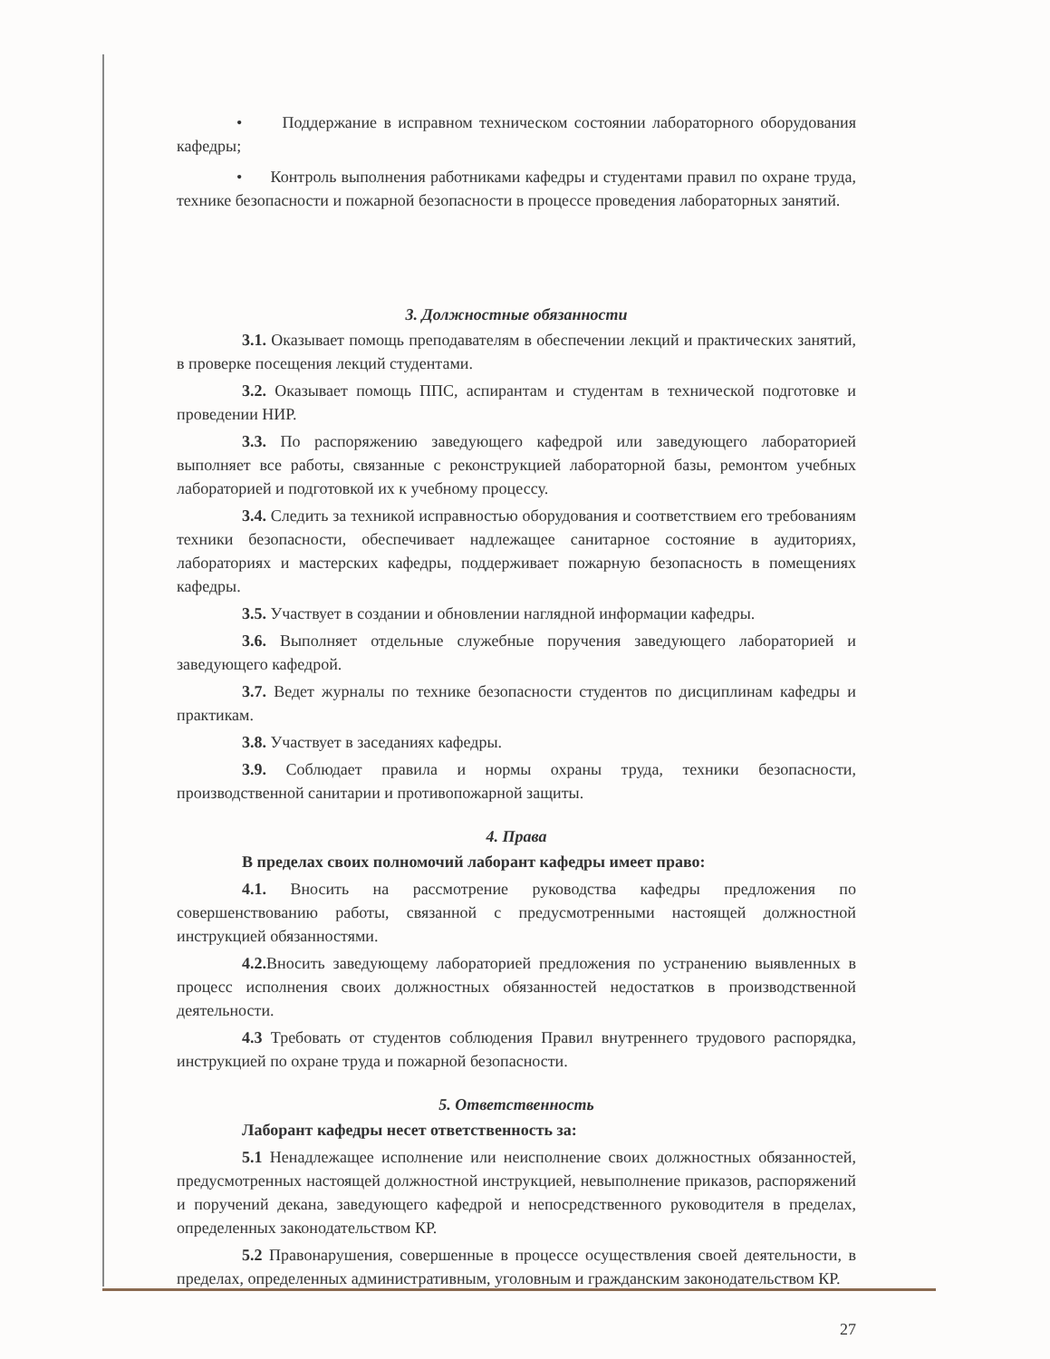• Поддержание в исправном техническом состоянии лабораторного оборудования кафедры;
• Контроль выполнения работниками кафедры и студентами правил по охране труда, технике безопасности и пожарной безопасности в процессе проведения лабораторных занятий.
3. Должностные обязанности
3.1. Оказывает помощь преподавателям в обеспечении лекций и практических занятий, в проверке посещения лекций студентами.
3.2. Оказывает помощь ППС, аспирантам и студентам в технической подготовке и проведении НИР.
3.3. По распоряжению заведующего кафедрой или заведующего лабораторией выполняет все работы, связанные с реконструкцией лабораторной базы, ремонтом учебных лабораторией и подготовкой их к учебному процессу.
3.4. Следить за техникой исправностью оборудования и соответствием его требованиям техники безопасности, обеспечивает надлежащее санитарное состояние в аудиториях, лабораториях и мастерских кафедры, поддерживает пожарную безопасность в помещениях кафедры.
3.5. Участвует в создании и обновлении наглядной информации кафедры.
3.6. Выполняет отдельные служебные поручения заведующего лабораторией и заведующего кафедрой.
3.7. Ведет журналы по технике безопасности студентов по дисциплинам кафедры и практикам.
3.8. Участвует в заседаниях кафедры.
3.9. Соблюдает правила и нормы охраны труда, техники безопасности, производственной санитарии и противопожарной защиты.
4. Права
В пределах своих полномочий лаборант кафедры имеет право:
4.1. Вносить на рассмотрение руководства кафедры предложения по совершенствованию работы, связанной с предусмотренными настоящей должностной инструкцией обязанностями.
4.2. Вносить заведующему лабораторией предложения по устранению выявленных в процесс исполнения своих должностных обязанностей недостатков в производственной деятельности.
4.3 Требовать от студентов соблюдения Правил внутреннего трудового распорядка, инструкцией по охране труда и пожарной безопасности.
5. Ответственность
Лаборант кафедры несет ответственность за:
5.1 Ненадлежащее исполнение или неисполнение своих должностных обязанностей, предусмотренных настоящей должностной инструкцией, невыполнение приказов, распоряжений и поручений декана, заведующего кафедрой и непосредственного руководителя в пределах, определенных законодательством КР.
5.2 Правонарушения, совершенные в процессе осуществления своей деятельности, в пределах, определенных административным, уголовным и гражданским законодательством КР.
27